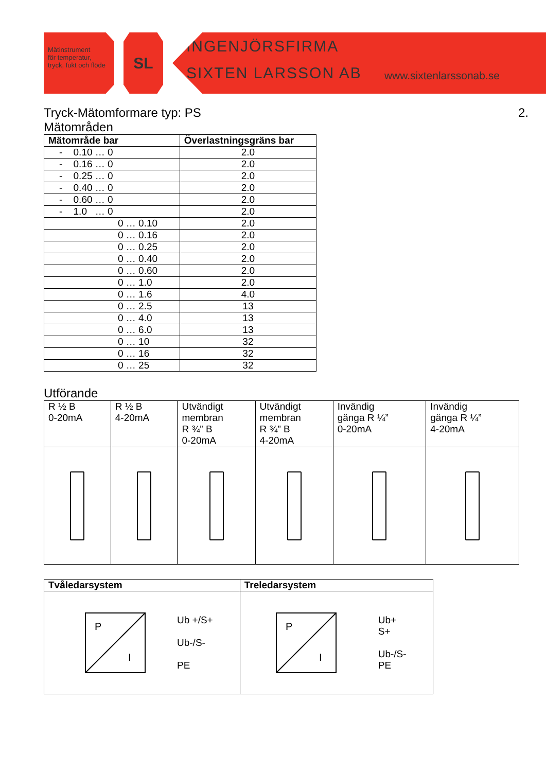Mätinstrument
för temperatur,
tryck, fukt och flöde
SL
INGENJÖRSFIRMA
SIXTEN LARSSON AB www.sixtenlarssonab.se
Tryck-Mätomformare typ: PS 2.
Mätområden
| Mätområde bar | Överlastningsgräns bar |
| --- | --- |
| - 0.10 … 0 | 2.0 |
| - 0.16 … 0 | 2.0 |
| - 0.25 … 0 | 2.0 |
| - 0.40 … 0 | 2.0 |
| - 0.60 … 0 | 2.0 |
| - 1.0 … 0 | 2.0 |
| 0 … 0.10 | 2.0 |
| 0 … 0.16 | 2.0 |
| 0 … 0.25 | 2.0 |
| 0 … 0.40 | 2.0 |
| 0 … 0.60 | 2.0 |
| 0 … 1.0 | 2.0 |
| 0 … 1.6 | 4.0 |
| 0 … 2.5 | 13 |
| 0 … 4.0 | 13 |
| 0 … 6.0 | 13 |
| 0 … 10 | 32 |
| 0 … 16 | 32 |
| 0 … 25 | 32 |
Utförande
| R ½ B 0-20mA | R ½ B 4-20mA | Utvändigt membran R ¾” B 0-20mA | Utvändigt membran R ¾” B 4-20mA | Invändig gänga R ¼” 0-20mA | Invändig gänga R ¼” 4-20mA |
| Tvåledarsystem | Treledarsystem |
| --- | --- |
| P I Ub +/S+ Ub-/S- PE | P I Ub+ S+ Ub-/S- PE |